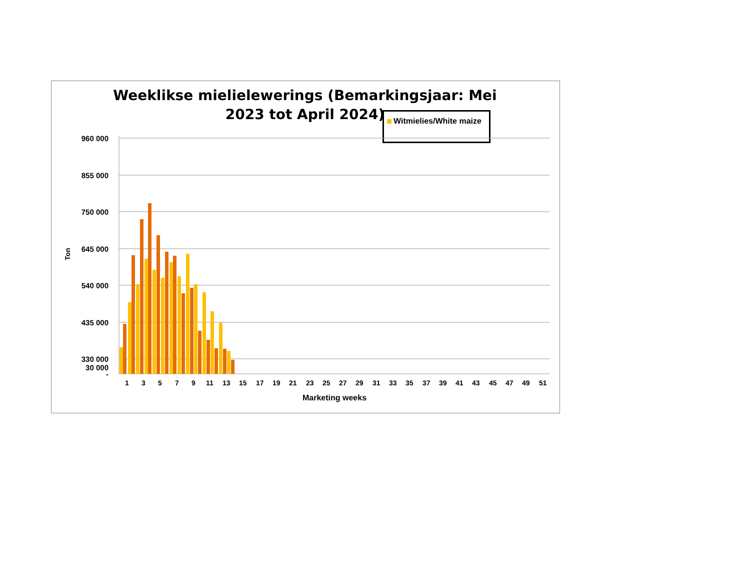Weeklikse mielielewerings (Bemarkingsjaar: Mei 2023 tot April 2024)
Witmielies/White maize
960 000
855 000
750 000
645 000
540 000
435 000
330 000
30 000
-
Ton
1
3
5
7
9
11
13
15
17
19
21
23
25
27
29
31
33
35
37
39
41
43
45
47
49
51
Marketing weeks